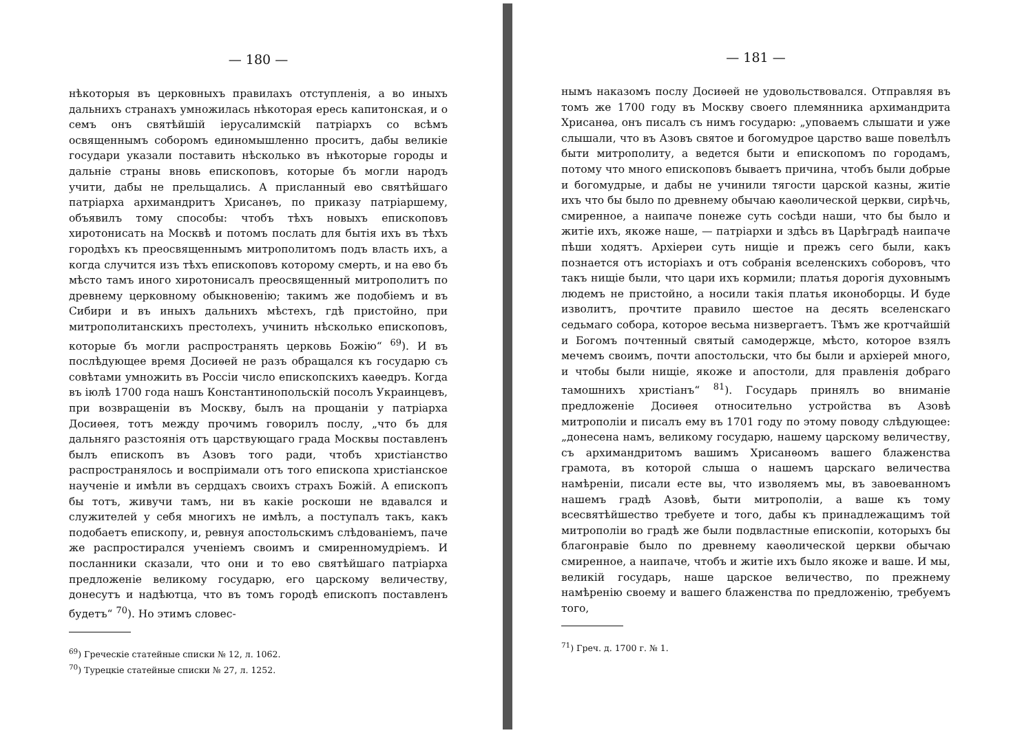— 180 —
нѣкоторыя въ церковныхъ правилахъ отступленія, а во иныхъ дальнихъ странахъ умножилась нѣкоторая ересь капитонская, и о семъ онъ святѣйшій іерусалимскій патріархъ со всѣмъ освященнымъ соборомъ единомышленно проситъ, дабы великіе государи указали поставить нѣсколько въ нѣкоторые городы и дальніе страны вновь епископовъ, которые бъ могли народъ учити, дабы не прельщались. А присланный ево святѣйшаго патріарха архимандритъ Хрисанѳъ, по приказу патріаршему, объявилъ тому способы: чтобъ тѣхъ новыхъ епископовъ хиротонисать на Москвѣ и потомъ послать для бытія ихъ въ тѣхъ городѣхъ къ преосвященнымъ митрополитомъ подъ власть ихъ, а когда случится изъ тѣхъ епископовъ которому смерть, и на ево бъ мѣсто тамъ иного хиротонисалъ преосвященный митрополитъ по древнему церковному обыкновенію; такимъ же подобіемъ и въ Сибири и въ иныхъ дальнихъ мѣстехъ, гдѣ пристойно, при митрополитанскихъ престолехъ, учинить нѣсколько епископовъ, которые бъ могли распространять церковь Божію“ <sup>69</sup>). И въ послѣдующее время Досиѳей не разъ обращался къ государю съ совѣтами умножить въ Россіи число епископскихъ каѳедръ. Когда въ іюлѣ 1700 года нашъ Константинопольскій посолъ Украинцевъ, при возвращеніи въ Москву, былъ на прощаніи у патріарха Досиѳея, тотъ между прочимъ говорилъ послу, „что бъ для дальняго разстоянія отъ царствующаго града Москвы поставленъ былъ епископъ въ Азовъ того ради, чтобъ христіанство распространялось и воспріимали отъ того епископа христіанское наученіе и имѣли въ сердцахъ своихъ страхъ Божій. А епископъ бы тотъ, живучи тамъ, ни въ какіе роскоши не вдавался и служителей у себя многихъ не имѣлъ, а поступалъ такъ, какъ подобаетъ епископу, и, ревнуя апостольскимъ слѣдованіемъ, паче же распростирался ученіемъ своимъ и смиренномудріемъ. И посланники сказали, что они и то ево святѣйшаго патріарха предложеніе великому государю, его царскому величеству, донесутъ и надѣютца, что въ томъ городѣ епископъ поставленъ будетъ“ <sup>70</sup>). Но этимъ словес-
<sup>69</sup>) Греческіе статейные списки № 12, л. 1062.
<sup>70</sup>) Турецкіе статейные списки № 27, л. 1252.
— 181 —
нымъ наказомъ послу Досиѳей не удовольствовался. Отправляя въ томъ же 1700 году въ Москву своего племянника архимандрита Хрисанѳа, онъ писалъ съ нимъ государю: „уповаемъ слышати и уже слышали, что въ Азовъ святое и богомудрое царство ваше повелѣлъ быти митрополиту, а ведется быти и епископомъ по городамъ, потому что много епископовъ бываетъ причина, чтобъ были добрые и богомудрые, и дабы не учинили тягости царской казны, житіе ихъ что бы было по древнему обычаю каѳолической церкви, сирѣчь, смиренное, а наипаче понеже суть сосѣди наши, что бы было и житіе ихъ, якоже наше, — патріархи и здѣсь въ Царѣградѣ наипаче пѣши ходятъ. Архіереи суть нищіе и прежъ сего были, какъ познается отъ исторіахъ и отъ собранія вселенскихъ соборовъ, что такъ нищіе были, что цари ихъ кормили; платья дорогія духовнымъ людемъ не пристойно, а носили такія платья иконоборцы. И буде изволитъ, прочтите правило шестое на десять вселенскаго седьмаго собора, которое весьма низвергаетъ. Тѣмъ же кротчайшій и Богомъ почтенный святый самодержце, мѣсто, которое взялъ мечемъ своимъ, почти апостольски, что бы были и архіерей много, и чтобы были нищіе, якоже и апостоли, для правленія добраго тамошнихъ христіанъ“ <sup>81</sup>). Государь принялъ во вниманіе предложеніе Досиѳея относительно устройства въ Азовѣ митрополіи и писалъ ему въ 1701 году по этому поводу слѣдующее: „донесена намъ, великому государю, нашему царскому величеству, съ архимандритомъ вашимъ Хрисанѳомъ вашего блаженства грамота, въ которой слыша о нашемъ царскаго величества намѣреніи, писали есте вы, что изволяемъ мы, въ завоеванномъ нашемъ градѣ Азовѣ, быти митрополіи, а ваше къ тому всесвятѣйшество требуете и того, дабы къ принадлежащимъ той митрополіи во градѣ же были подвластные епископіи, которыхъ бы благонравіе было по древнему каѳолической церкви обычаю смиренное, а наипаче, чтобъ и житіе ихъ было якоже и ваше. И мы, великій государь, наше царское величество, по прежнему намѣренію своему и вашего блаженства по предложенію, требуемъ того,
<sup>71</sup>) Греч. д. 1700 г. № 1.